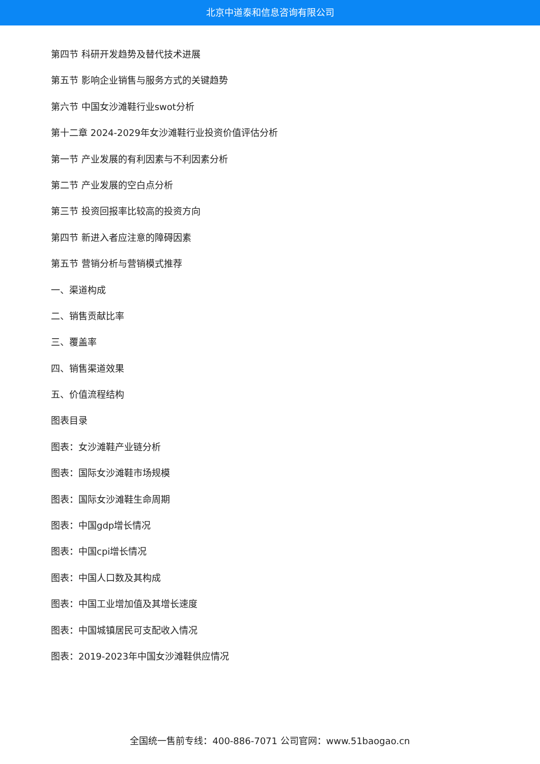北京中道泰和信息咨询有限公司
第四节 科研开发趋势及替代技术进展
第五节 影响企业销售与服务方式的关键趋势
第六节 中国女沙滩鞋行业swot分析
第十二章 2024-2029年女沙滩鞋行业投资价值评估分析
第一节 产业发展的有利因素与不利因素分析
第二节 产业发展的空白点分析
第三节 投资回报率比较高的投资方向
第四节 新进入者应注意的障碍因素
第五节 营销分析与营销模式推荐
一、渠道构成
二、销售贡献比率
三、覆盖率
四、销售渠道效果
五、价值流程结构
图表目录
图表：女沙滩鞋产业链分析
图表：国际女沙滩鞋市场规模
图表：国际女沙滩鞋生命周期
图表：中国gdp增长情况
图表：中国cpi增长情况
图表：中国人口数及其构成
图表：中国工业增加值及其增长速度
图表：中国城镇居民可支配收入情况
图表：2019-2023年中国女沙滩鞋供应情况
全国统一售前专线：400-886-7071 公司官网：www.51baogao.cn